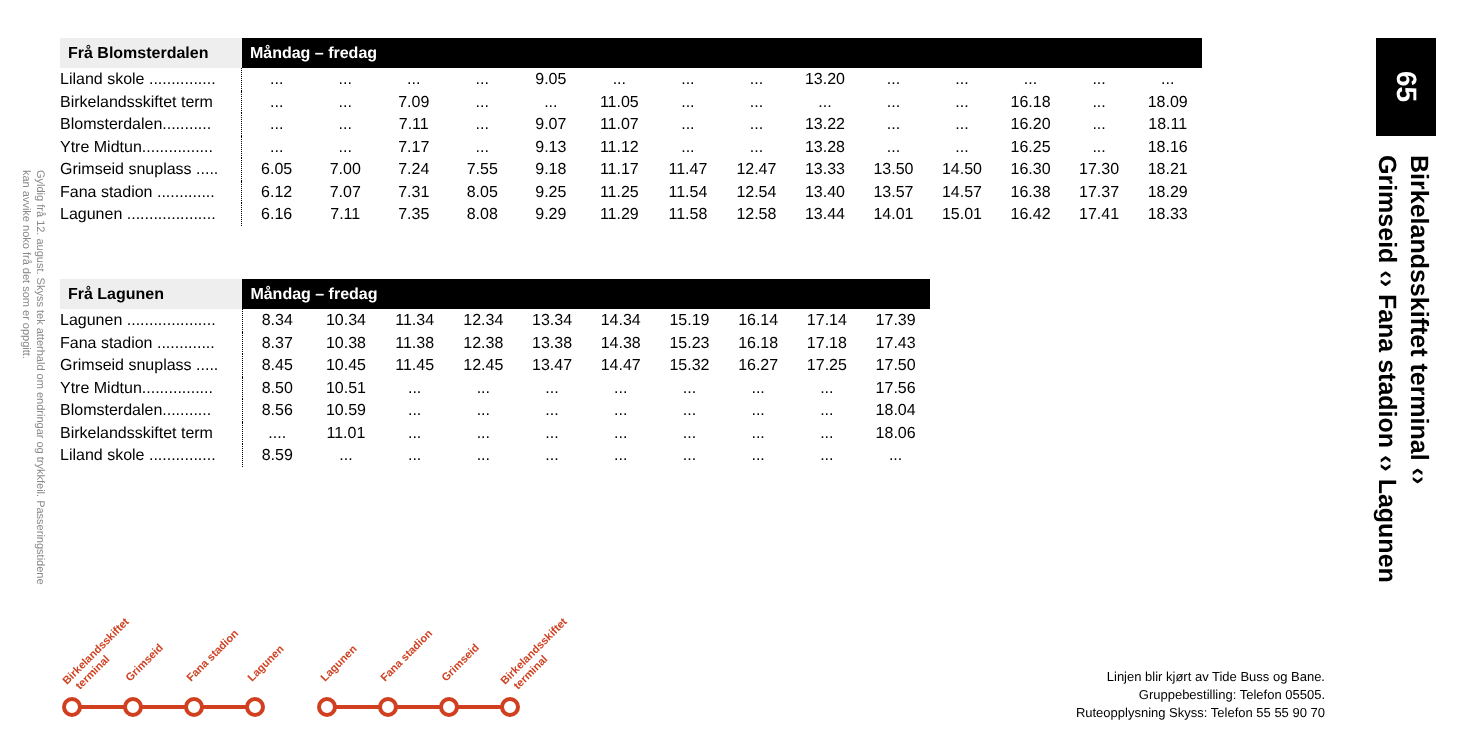Gyldig frå 12. august. Skyss tek atterhald om endringar og trykkfeil. Passeringstidene kan avvike noko frå det som er oppgitt.
| Frå Blomsterdalen | Måndag – fredag | | | | | | | | | | | | | |
| --- | --- | --- | --- | --- | --- | --- | --- | --- | --- | --- | --- | --- | --- | --- |
| Liland skole ............... | ... | ... | ... | ... | 9.05 | ... | ... | ... | 13.20 | ... | ... | ... | ... | ... |
| Birkelandsskiftet term | ... | ... | 7.09 | ... | ... | 11.05 | ... | ... | ... | ... | ... | 16.18 | ... | 18.09 |
| Blomsterdalen........... | ... | ... | 7.11 | ... | 9.07 | 11.07 | ... | ... | 13.22 | ... | ... | 16.20 | ... | 18.11 |
| Ytre Midtun................ | ... | ... | 7.17 | ... | 9.13 | 11.12 | ... | ... | 13.28 | ... | ... | 16.25 | ... | 18.16 |
| Grimseid snuplass ..... | 6.05 | 7.00 | 7.24 | 7.55 | 9.18 | 11.17 | 11.47 | 12.47 | 13.33 | 13.50 | 14.50 | 16.30 | 17.30 | 18.21 |
| Fana stadion ............. | 6.12 | 7.07 | 7.31 | 8.05 | 9.25 | 11.25 | 11.54 | 12.54 | 13.40 | 13.57 | 14.57 | 16.38 | 17.37 | 18.29 |
| Lagunen .................... | 6.16 | 7.11 | 7.35 | 8.08 | 9.29 | 11.29 | 11.58 | 12.58 | 13.44 | 14.01 | 15.01 | 16.42 | 17.41 | 18.33 |
| Frå Lagunen | Måndag – fredag | | | | | | | | | |
| --- | --- | --- | --- | --- | --- | --- | --- | --- | --- | --- |
| Lagunen .................... | 8.34 | 10.34 | 11.34 | 12.34 | 13.34 | 14.34 | 15.19 | 16.14 | 17.14 | 17.39 |
| Fana stadion ............. | 8.37 | 10.38 | 11.38 | 12.38 | 13.38 | 14.38 | 15.23 | 16.18 | 17.18 | 17.43 |
| Grimseid snuplass ..... | 8.45 | 10.45 | 11.45 | 12.45 | 13.47 | 14.47 | 15.32 | 16.27 | 17.25 | 17.50 |
| Ytre Midtun................ | 8.50 | 10.51 | ... | ... | ... | ... | ... | ... | ... | 17.56 |
| Blomsterdalen........... | 8.56 | 10.59 | ... | ... | ... | ... | ... | ... | ... | 18.04 |
| Birkelandsskiftet term | .... | 11.01 | ... | ... | ... | ... | ... | ... | ... | 18.06 |
| Liland skole ............... | 8.59 | ... | ... | ... | ... | ... | ... | ... | ... | ... |
65
Birkelandsskiftet terminal ‹›
Grimseid ‹› Fana stadion ‹› Lagunen
Birkelandsskiftet
terminal
Grimseid
Fana stadion
Lagunen
Lagunen
Fana stadion
Grimseid
Birkelandsskiftet
terminal
Linjen blir kjørt av Tide Buss og Bane.
Gruppebestilling: Telefon 05505.
Ruteopplysning Skyss: Telefon 55 55 90 70